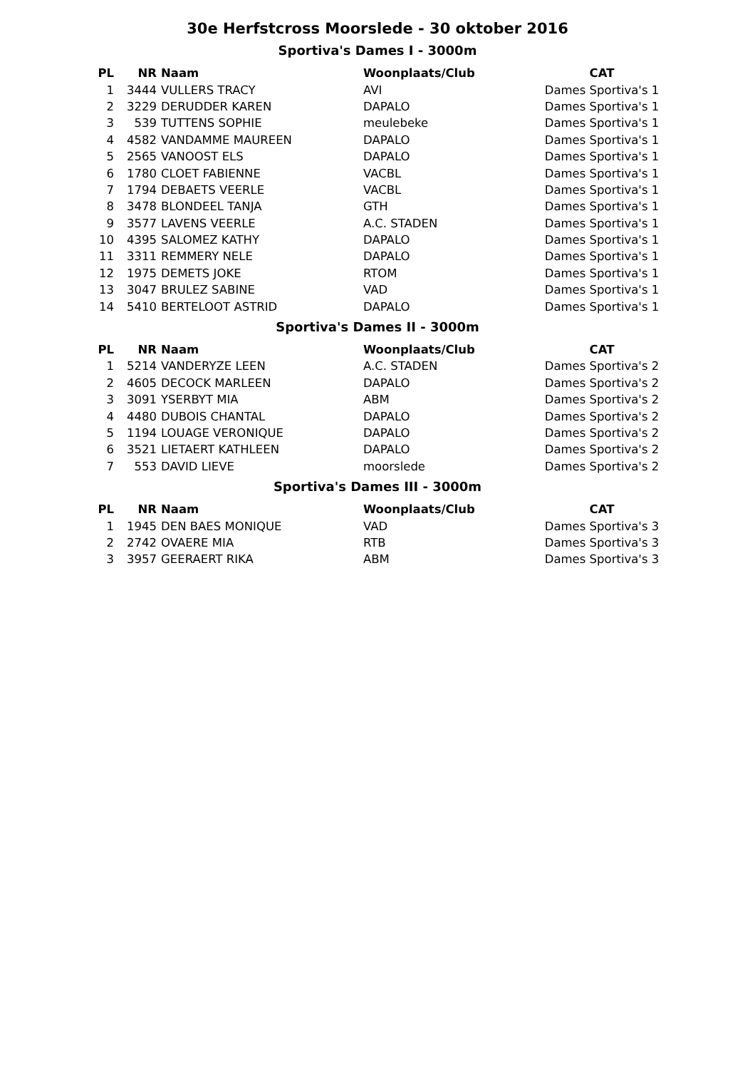30e Herfstcross Moorslede - 30 oktober 2016
Sportiva's Dames I - 3000m
| PL | NR | Naam | Woonplaats/Club | CAT |
| --- | --- | --- | --- | --- |
| 1 | 3444 | VULLERS TRACY | AVI | Dames Sportiva's 1 |
| 2 | 3229 | DERUDDER KAREN | DAPALO | Dames Sportiva's 1 |
| 3 | 539 | TUTTENS SOPHIE | meulebeke | Dames Sportiva's 1 |
| 4 | 4582 | VANDAMME MAUREEN | DAPALO | Dames Sportiva's 1 |
| 5 | 2565 | VANOOST ELS | DAPALO | Dames Sportiva's 1 |
| 6 | 1780 | CLOET FABIENNE | VACBL | Dames Sportiva's 1 |
| 7 | 1794 | DEBAETS VEERLE | VACBL | Dames Sportiva's 1 |
| 8 | 3478 | BLONDEEL TANJA | GTH | Dames Sportiva's 1 |
| 9 | 3577 | LAVENS VEERLE | A.C. STADEN | Dames Sportiva's 1 |
| 10 | 4395 | SALOMEZ KATHY | DAPALO | Dames Sportiva's 1 |
| 11 | 3311 | REMMERY NELE | DAPALO | Dames Sportiva's 1 |
| 12 | 1975 | DEMETS JOKE | RTOM | Dames Sportiva's 1 |
| 13 | 3047 | BRULEZ SABINE | VAD | Dames Sportiva's 1 |
| 14 | 5410 | BERTELOOT ASTRID | DAPALO | Dames Sportiva's 1 |
Sportiva's Dames II - 3000m
| PL | NR | Naam | Woonplaats/Club | CAT |
| --- | --- | --- | --- | --- |
| 1 | 5214 | VANDERYZE LEEN | A.C. STADEN | Dames Sportiva's 2 |
| 2 | 4605 | DECOCK MARLEEN | DAPALO | Dames Sportiva's 2 |
| 3 | 3091 | YSERBYT MIA | ABM | Dames Sportiva's 2 |
| 4 | 4480 | DUBOIS CHANTAL | DAPALO | Dames Sportiva's 2 |
| 5 | 1194 | LOUAGE VERONIQUE | DAPALO | Dames Sportiva's 2 |
| 6 | 3521 | LIETAERT KATHLEEN | DAPALO | Dames Sportiva's 2 |
| 7 | 553 | DAVID LIEVE | moorslede | Dames Sportiva's 2 |
Sportiva's Dames III - 3000m
| PL | NR | Naam | Woonplaats/Club | CAT |
| --- | --- | --- | --- | --- |
| 1 | 1945 | DEN BAES MONIQUE | VAD | Dames Sportiva's 3 |
| 2 | 2742 | OVAERE MIA | RTB | Dames Sportiva's 3 |
| 3 | 3957 | GEERAERT RIKA | ABM | Dames Sportiva's 3 |